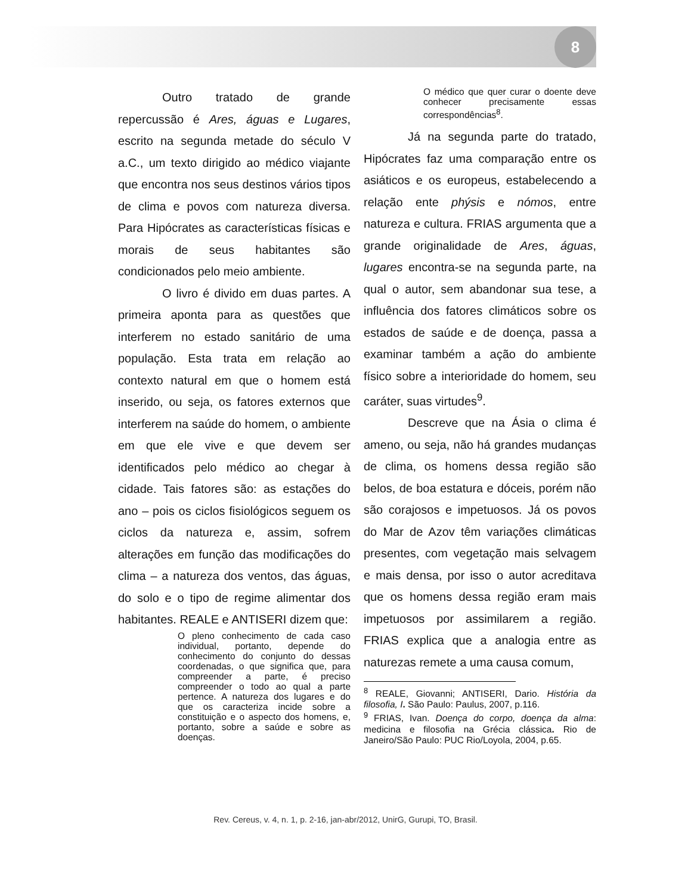8
Outro tratado de grande repercussão é Ares, águas e Lugares, escrito na segunda metade do século V a.C., um texto dirigido ao médico viajante que encontra nos seus destinos vários tipos de clima e povos com natureza diversa. Para Hipócrates as características físicas e morais de seus habitantes são condicionados pelo meio ambiente.
O livro é divido em duas partes. A primeira aponta para as questões que interferem no estado sanitário de uma população. Esta trata em relação ao contexto natural em que o homem está inserido, ou seja, os fatores externos que interferem na saúde do homem, o ambiente em que ele vive e que devem ser identificados pelo médico ao chegar à cidade. Tais fatores são: as estações do ano – pois os ciclos fisiológicos seguem os ciclos da natureza e, assim, sofrem alterações em função das modificações do clima – a natureza dos ventos, das águas, do solo e o tipo de regime alimentar dos habitantes. REALE e ANTISERI dizem que:
O pleno conhecimento de cada caso individual, portanto, depende do conhecimento do conjunto do dessas coordenadas, o que significa que, para compreender a parte, é preciso compreender o todo ao qual a parte pertence. A natureza dos lugares e do que os caracteriza incide sobre a constituição e o aspecto dos homens, e, portanto, sobre a saúde e sobre as doenças.
O médico que quer curar o doente deve conhecer precisamente essas correspondências<sup>8</sup>.
Já na segunda parte do tratado, Hipócrates faz uma comparação entre os asiáticos e os europeus, estabelecendo a relação ente phýsis e nómos, entre natureza e cultura. FRIAS argumenta que a grande originalidade de Ares, águas, lugares encontra-se na segunda parte, na qual o autor, sem abandonar sua tese, a influência dos fatores climáticos sobre os estados de saúde e de doença, passa a examinar também a ação do ambiente físico sobre a interioridade do homem, seu caráter, suas virtudes<sup>9</sup>.
Descreve que na Ásia o clima é ameno, ou seja, não há grandes mudanças de clima, os homens dessa região são belos, de boa estatura e dóceis, porém não são corajosos e impetuosos. Já os povos do Mar de Azov têm variações climáticas presentes, com vegetação mais selvagem e mais densa, por isso o autor acreditava que os homens dessa região eram mais impetuosos por assimilarem a região. FRIAS explica que a analogia entre as naturezas remete a uma causa comum,
<sup>8</sup> REALE, Giovanni; ANTISERI, Dario. História da filosofia, I. São Paulo: Paulus, 2007, p.116.
<sup>9</sup> FRIAS, Ivan. Doença do corpo, doença da alma: medicina e filosofia na Grécia clássica. Rio de Janeiro/São Paulo: PUC Rio/Loyola, 2004, p.65.
Rev. Cereus, v. 4, n. 1, p. 2-16, jan-abr/2012, UnirG, Gurupi, TO, Brasil.